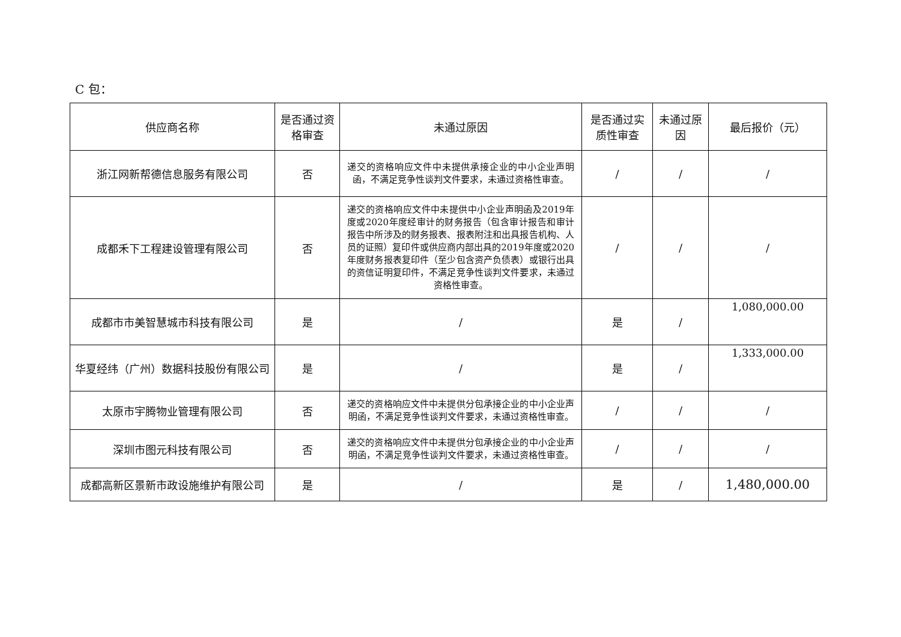C 包：
| 供应商名称 | 是否通过资格审查 | 未通过原因 | 是否通过实质性审查 | 未通过原因 | 最后报价（元） |
| --- | --- | --- | --- | --- | --- |
| 浙江网新帮德信息服务有限公司 | 否 | 递交的资格响应文件中未提供承接企业的中小企业声明函，不满足竞争性谈判文件要求，未通过资格性审查。 | / | / | / |
| 成都禾下工程建设管理有限公司 | 否 | 递交的资格响应文件中未提供中小企业声明函及2019年度或2020年度经审计的财务报告（包含审计报告和审计报告中所涉及的财务报表、报表附注和出具报告机构、人员的证照）复印件或供应商内部出具的2019年度或2020年度财务报表复印件（至少包含资产负债表）或银行出具的资信证明复印件，不满足竞争性谈判文件要求，未通过资格性审查。 | / | / | / |
| 成都市市美智慧城市科技有限公司 | 是 | / | 是 | / | 1,080,000.00 |
| 华夏经纬（广州）数据科技股份有限公司 | 是 | / | 是 | / | 1,333,000.00 |
| 太原市宇腾物业管理有限公司 | 否 | 递交的资格响应文件中未提供分包承接企业的中小企业声明函，不满足竞争性谈判文件要求，未通过资格性审查。 | / | / | / |
| 深圳市图元科技有限公司 | 否 | 递交的资格响应文件中未提供分包承接企业的中小企业声明函，不满足竞争性谈判文件要求，未通过资格性审查。 | / | / | / |
| 成都高新区景新市政设施维护有限公司 | 是 | / | 是 | / | 1,480,000.00 |